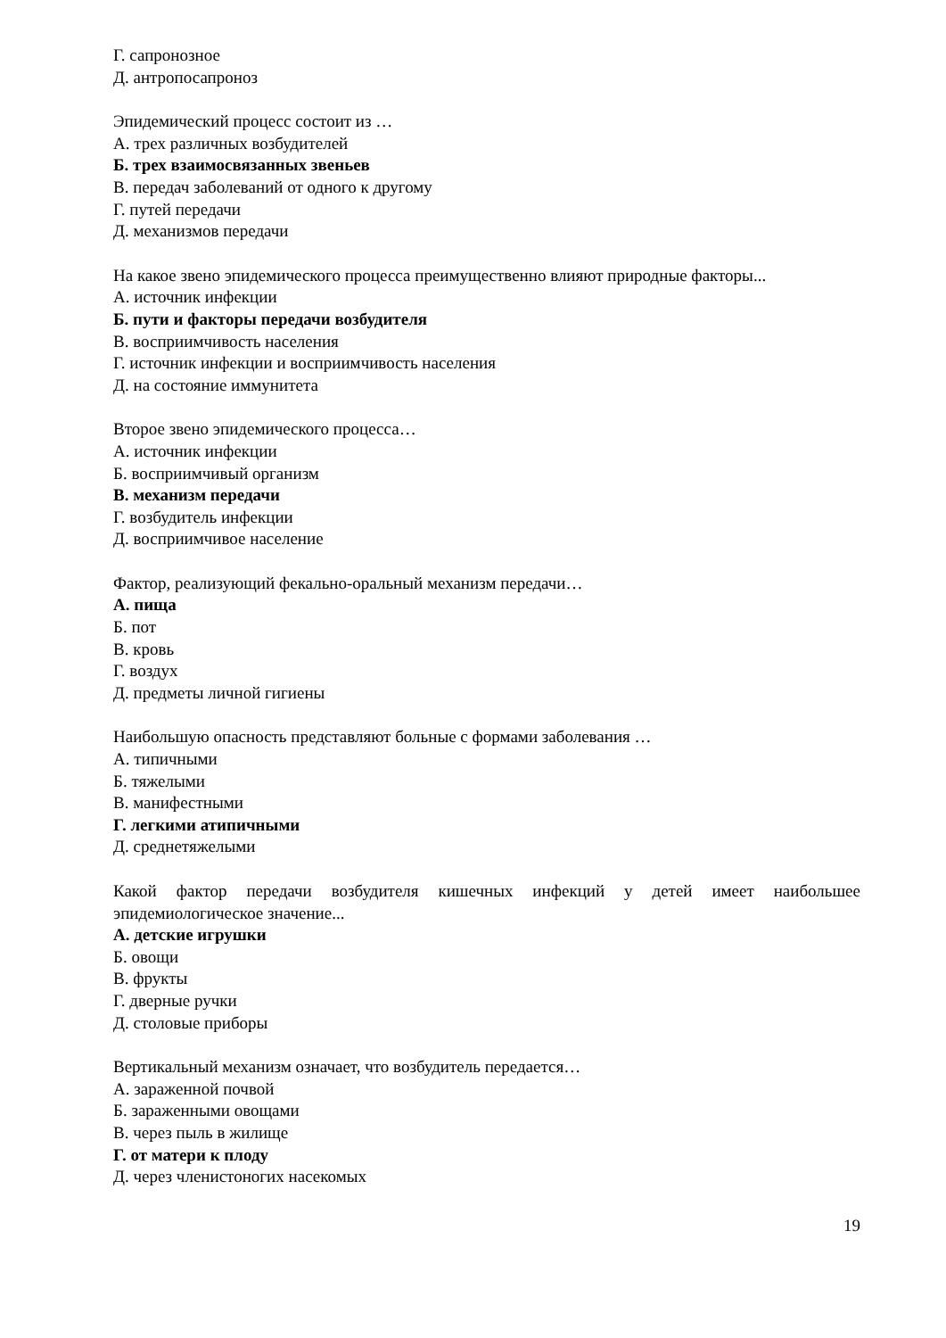Г. сапронозное
Д. антропосапроноз
Эпидемический процесс состоит из …
А. трех различных возбудителей
Б. трех взаимосвязанных звеньев
В. передач заболеваний от одного к другому
Г. путей передачи
Д. механизмов передачи
На какое звено эпидемического процесса преимущественно влияют природные факторы...
А. источник инфекции
Б. пути и факторы передачи возбудителя
В. восприимчивость населения
Г. источник инфекции и восприимчивость населения
Д. на состояние иммунитета
Второе звено эпидемического процесса…
А. источник инфекции
Б. восприимчивый организм
В. механизм передачи
Г. возбудитель инфекции
Д. восприимчивое население
Фактор, реализующий фекально-оральный механизм передачи…
А. пища
Б. пот
В. кровь
Г. воздух
Д. предметы личной гигиены
Наибольшую опасность представляют больные с формами заболевания …
А. типичными
Б. тяжелыми
В. манифестными
Г. легкими атипичными
Д. среднетяжелыми
Какой фактор передачи возбудителя кишечных инфекций у детей имеет наибольшее эпидемиологическое значение...
А. детские игрушки
Б. овощи
В. фрукты
Г. дверные ручки
Д. столовые приборы
Вертикальный механизм означает, что возбудитель передается…
А. зараженной почвой
Б. зараженными овощами
В. через пыль в жилище
Г. от матери к плоду
Д. через членистоногих насекомых
19